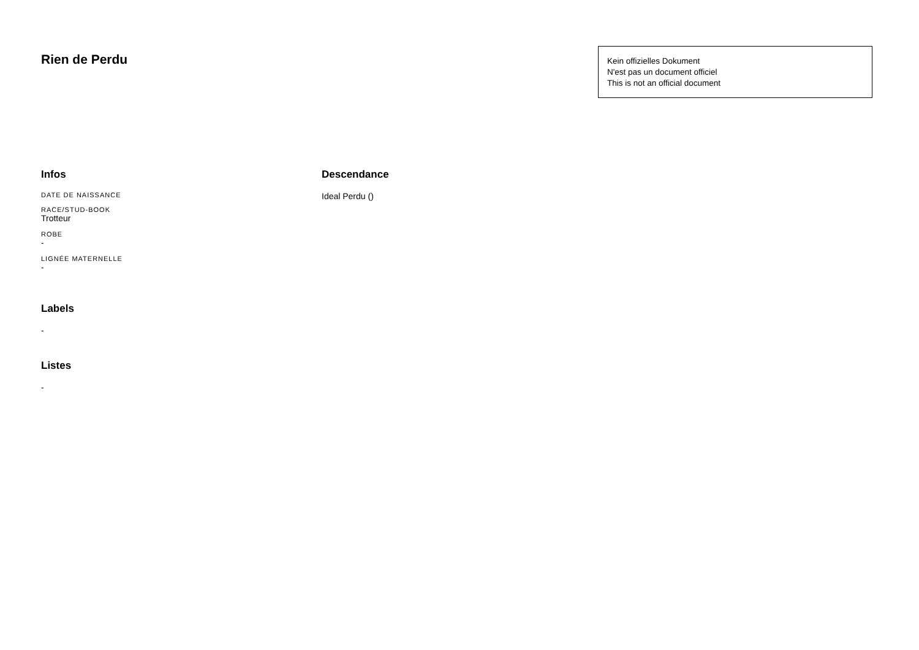Rien de Perdu
Kein offizielles Dokument
N'est pas un document officiel
This is not an official document
Infos
DATE DE NAISSANCE
RACE/STUD-BOOK
Trotteur
ROBE
-
LIGNÉE MATERNELLE
-
Labels
-
Listes
-
Descendance
Ideal Perdu ()